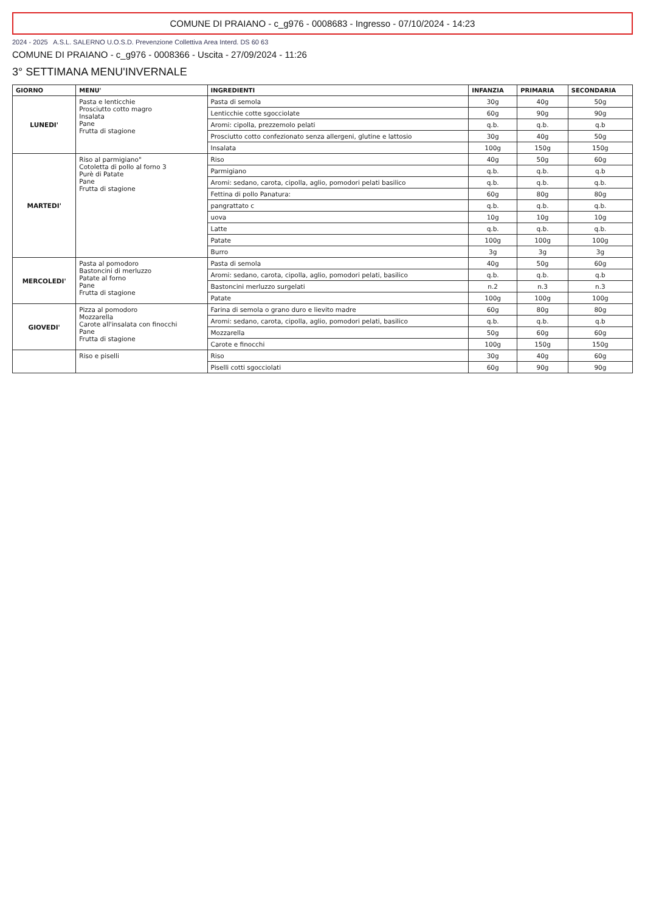COMUNE DI PRAIANO - c_g976 - 0008683 - Ingresso - 07/10/2024 - 14:23
2024 - 2025 A.S.L. SALERNO U.O.S.D. Prevenzione Collettiva Area Interd. DS 60 63
COMUNE DI PRAIANO - c_g976 - 0008366 - Uscita - 27/09/2024 - 11:26
3° SETTIMANA MENU'INVERNALE
| GIORNO | MENU' | INGREDIENTI | INFANZIA | PRIMARIA | SECONDARIA |
| --- | --- | --- | --- | --- | --- |
| LUNEDI' | Pasta e lenticchie Prosciutto cotto magro Insalata Pane Frutta di stagione | Pasta di semola | 30g | 40g | 50g |
| | | Lenticchie cotte sgocciolate | 60g | 90g | 90g |
| | | Aromi: cipolla, prezzemolo pelati | q.b. | q.b. | q.b |
| | | Prosciutto cotto confezionato senza allergeni, glutine e lattosio | 30g | 40g | 50g |
| | | Insalata | 100g | 150g | 150g |
| MARTEDI' | Riso al parmigiano" Cotoletta di pollo al forno 3 Purè di Patate Pane Frutta di stagione | Riso | 40g | 50g | 60g |
| | | Parmigiano | q.b. | q.b. | q.b |
| | | Aromi: sedano, carota, cipolla, aglio, pomodori pelati basilico | q.b. | q.b. | q.b. |
| | | Fettina di pollo Panatura: | 60g | 80g | 80g |
| | | pangrattato c | q.b. | q.b. | q.b. |
| | | uova | 10g | 10g | 10g |
| | | Latte | q.b. | q.b. | q.b. |
| | | Patate | 100g | 100g | 100g |
| | | Burro | 3g | 3g | 3g |
| MERCOLEDI' | Pasta al pomodoro Bastoncini di merluzzo Patate al forno Pane Frutta di stagione | Pasta di semola | 40g | 50g | 60g |
| | | Aromi: sedano, carota, cipolla, aglio, pomodori pelati, basilico | q.b. | q.b. | q.b |
| | | Bastoncini merluzzo surgelati | n.2 | n.3 | n.3 |
| | | Patate | 100g | 100g | 100g |
| GIOVEDI' | Pizza al pomodoro Mozzarella Carote all'insalata con finocchi Pane Frutta di stagione | Farina di semola o grano duro e lievito madre | 60g | 80g | 80g |
| | | Aromi: sedano, carota, cipolla, aglio, pomodori pelati, basilico | q.b. | q.b. | q.b |
| | | Mozzarella | 50g | 60g | 60g |
| | | Carote e finocchi | 100g | 150g | 150g |
| | Riso e piselli | Riso | 30g | 40g | 60g |
| | | Piselli cotti sgocciolati | 60g | 90g | 90g |